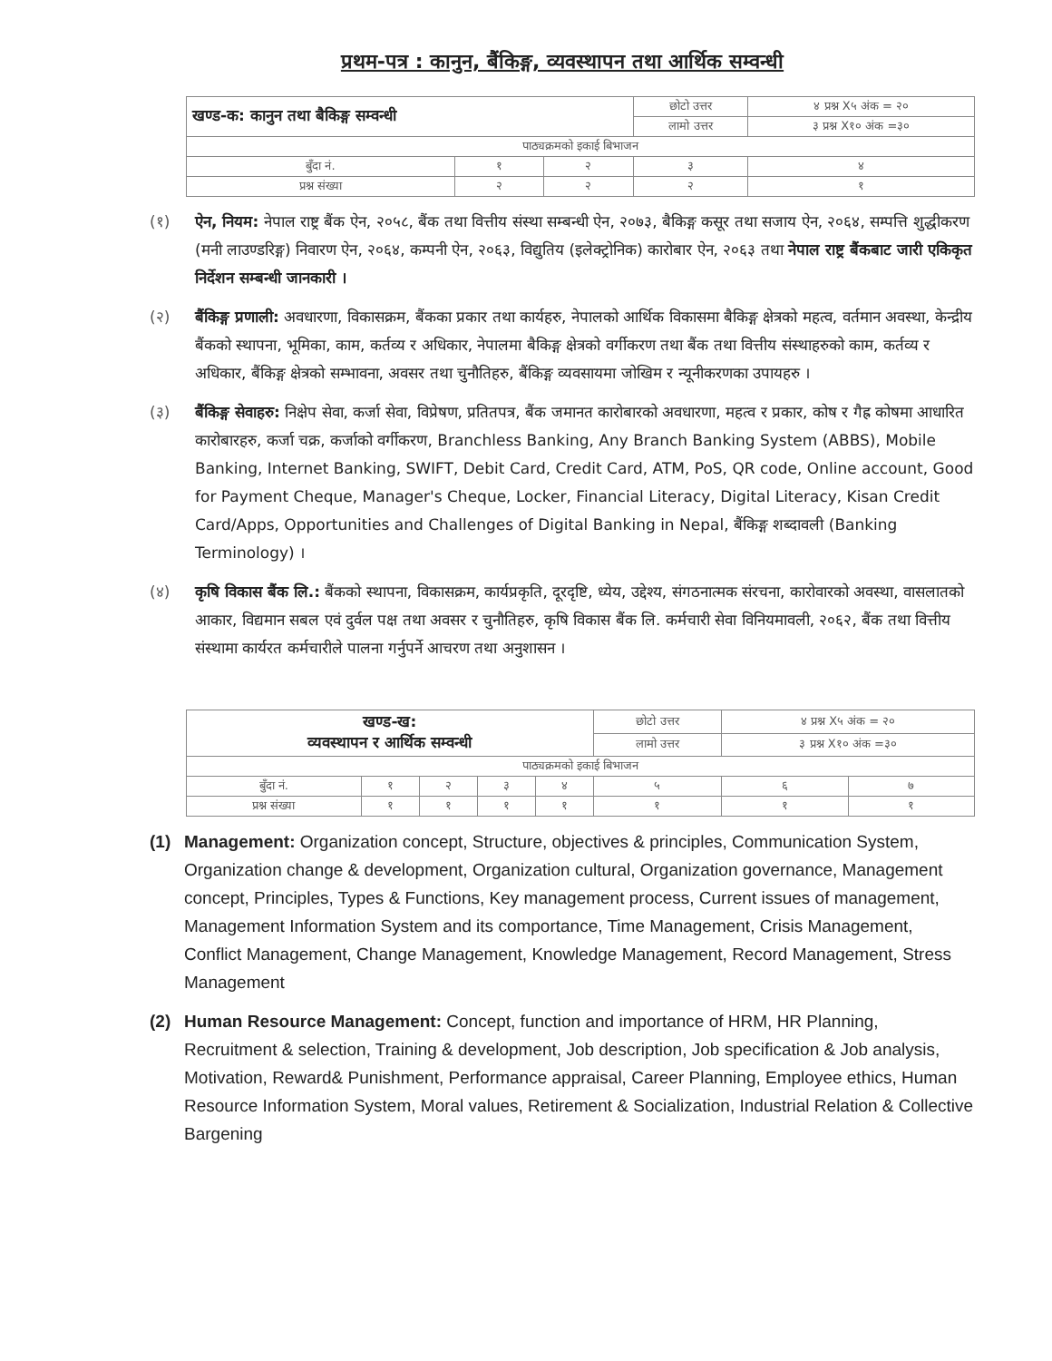प्रथम-पत्र : कानुन, बैंकिङ्ग, व्यवस्थापन तथा आर्थिक सम्वन्धी
| खण्ड-क: कानुन तथा बैकिङ्ग सम्वन्धी | | | | छोटो उत्तर | ४ प्रश्न X५ अंक = २० |
| | | | | लामो उत्तर | ३ प्रश्न X१० अंक =३० |
| पाठ्यक्रमको इकाई बिभाजन | | | | | |
| बुँदा नं. | १ | २ | ३ | | ४ |
| प्रश्न संख्या | २ | २ | २ | | १ |
(१) ऐन, नियम: नेपाल राष्ट्र बैंक ऐन, २०५८, बैंक तथा वित्तीय संस्था सम्बन्धी ऐन, २०७३, बैकिङ्ग कसूर तथा सजाय ऐन, २०६४, सम्पत्ति शुद्धीकरण (मनी लाउण्डरिङ्ग) निवारण ऐन, २०६४, कम्पनी ऐन, २०६३, विद्युतिय (इलेक्ट्रोनिक) कारोबार ऐन, २०६३ तथा नेपाल राष्ट्र बैंकबाट जारी एकिकृत निर्देशन सम्बन्धी जानकारी ।
(२) बैंकिङ्ग प्रणाली: अवधारणा, विकासक्रम, बैंकका प्रकार तथा कार्यहरु, नेपालको आर्थिक विकासमा बैकिङ्ग क्षेत्रको महत्व, वर्तमान अवस्था, केन्द्रीय बैंकको स्थापना, भूमिका, काम, कर्तव्य र अधिकार, नेपालमा बैकिङ्ग क्षेत्रको वर्गीकरण तथा बैंक तथा वित्तीय संस्थाहरुको काम, कर्तव्य र अधिकार, बैंकिङ्ग क्षेत्रको सम्भावना, अवसर तथा चुनौतिहरु, बैंकिङ्ग व्यवसायमा जोखिम र न्यूनीकरणका उपायहरु ।
(३) बैंकिङ्ग सेवाहरु: निक्षेप सेवा, कर्जा सेवा, विप्रेषण, प्रतितपत्र, बैंक जमानत कारोबारको अवधारणा, महत्व र प्रकार, कोष र गैह्र कोषमा आधारित कारोबारहरु, कर्जा चक्र, कर्जाको वर्गीकरण, Branchless Banking, Any Branch Banking System (ABBS), Mobile Banking, Internet Banking, SWIFT, Debit Card, Credit Card, ATM, PoS, QR code, Online account, Good for Payment Cheque, Manager's Cheque, Locker, Financial Literacy, Digital Literacy, Kisan Credit Card/Apps, Opportunities and Challenges of Digital Banking in Nepal, बैंकिङ्ग शब्दावली (Banking Terminology) ।
(४) कृषि विकास बैंक लि.: बैंकको स्थापना, विकासक्रम, कार्यप्रकृति, दूरदृष्टि, ध्येय, उद्देश्य, संगठनात्मक संरचना, कारोवारको अवस्था, वासलातको आकार, विद्यमान सबल एवं दुर्वल पक्ष तथा अवसर र चुनौतिहरु, कृषि विकास बैंक लि. कर्मचारी सेवा विनियमावली, २०६२, बैंक तथा वित्तीय संस्थामा कार्यरत कर्मचारीले पालना गर्नुपर्ने आचरण तथा अनुशासन ।
| खण्ड-ख: व्यवस्थापन र आर्थिक सम्वन्धी | | | | | छोटो उत्तर | ४ प्रश्न X५ अंक = २० | |
| | | | | | लामो उत्तर | ३ प्रश्न X१० अंक =३० | |
| पाठ्यक्रमको इकाई बिभाजन | | | | | | | |
| बुँदा नं. | १ | २ | ३ | ४ | ५ | ६ | ७ |
| प्रश्न संख्या | १ | १ | १ | १ | १ | १ | १ |
(1) Management: Organization concept, Structure, objectives & principles, Communication System, Organization change & development, Organization cultural, Organization governance, Management concept, Principles, Types & Functions, Key management process, Current issues of management, Management Information System and its comportance, Time Management, Crisis Management, Conflict Management, Change Management, Knowledge Management, Record Management, Stress Management
(2) Human Resource Management: Concept, function and importance of HRM, HR Planning, Recruitment & selection, Training & development, Job description, Job specification & Job analysis, Motivation, Reward& Punishment, Performance appraisal, Career Planning, Employee ethics, Human Resource Information System, Moral values, Retirement & Socialization, Industrial Relation & Collective Bargening